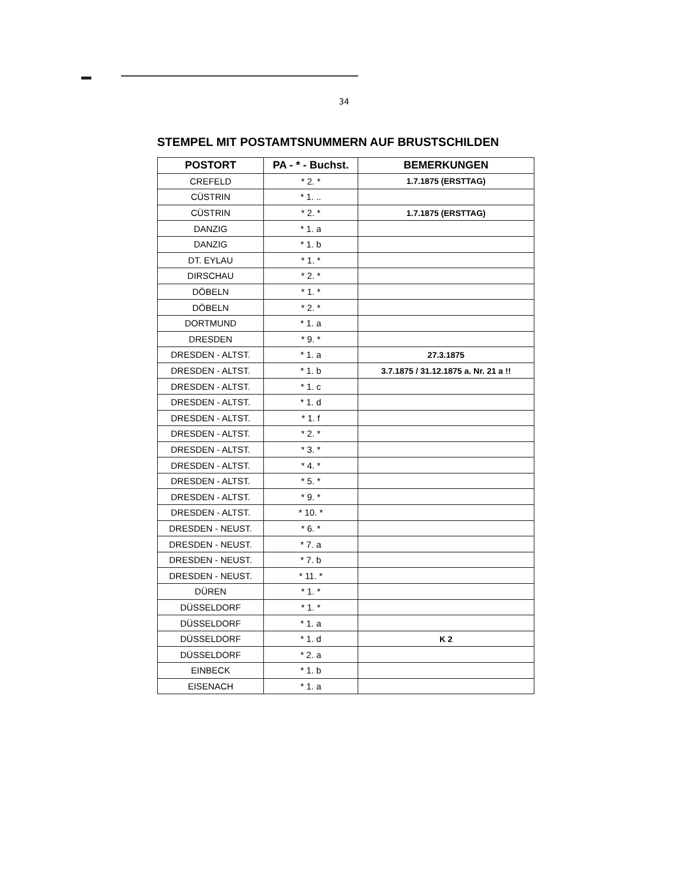34
STEMPEL MIT POSTAMTSNUMMERN AUF BRUSTSCHILDEN
| POSTORT | PA - * - Buchst. | BEMERKUNGEN |
| --- | --- | --- |
| CREFELD | * 2. * | 1.7.1875 (ERSTTAG) |
| CÜSTRIN | * 1. .. | |
| CÜSTRIN | * 2. * | 1.7.1875 (ERSTTAG) |
| DANZIG | * 1. a | |
| DANZIG | * 1. b | |
| DT. EYLAU | * 1. * | |
| DIRSCHAU | * 2. * | |
| DÖBELN | * 1. * | |
| DÖBELN | * 2. * | |
| DORTMUND | * 1. a | |
| DRESDEN | * 9. * | |
| DRESDEN - ALTST. | * 1. a | 27.3.1875 |
| DRESDEN - ALTST. | * 1. b | 3.7.1875 / 31.12.1875 a. Nr. 21 a !! |
| DRESDEN - ALTST. | * 1. c | |
| DRESDEN - ALTST. | * 1. d | |
| DRESDEN - ALTST. | * 1. f | |
| DRESDEN - ALTST. | * 2. * | |
| DRESDEN - ALTST. | * 3. * | |
| DRESDEN - ALTST. | * 4. * | |
| DRESDEN - ALTST. | * 5. * | |
| DRESDEN - ALTST. | * 9. * | |
| DRESDEN - ALTST. | * 10. * | |
| DRESDEN - NEUST. | * 6. * | |
| DRESDEN - NEUST. | * 7. a | |
| DRESDEN - NEUST. | * 7. b | |
| DRESDEN - NEUST. | * 11. * | |
| DÜREN | * 1. * | |
| DÜSSELDORF | * 1. * | |
| DÜSSELDORF | * 1. a | |
| DÜSSELDORF | * 1. d | K 2 |
| DÜSSELDORF | * 2. a | |
| EINBECK | * 1. b | |
| EISENACH | * 1. a | |